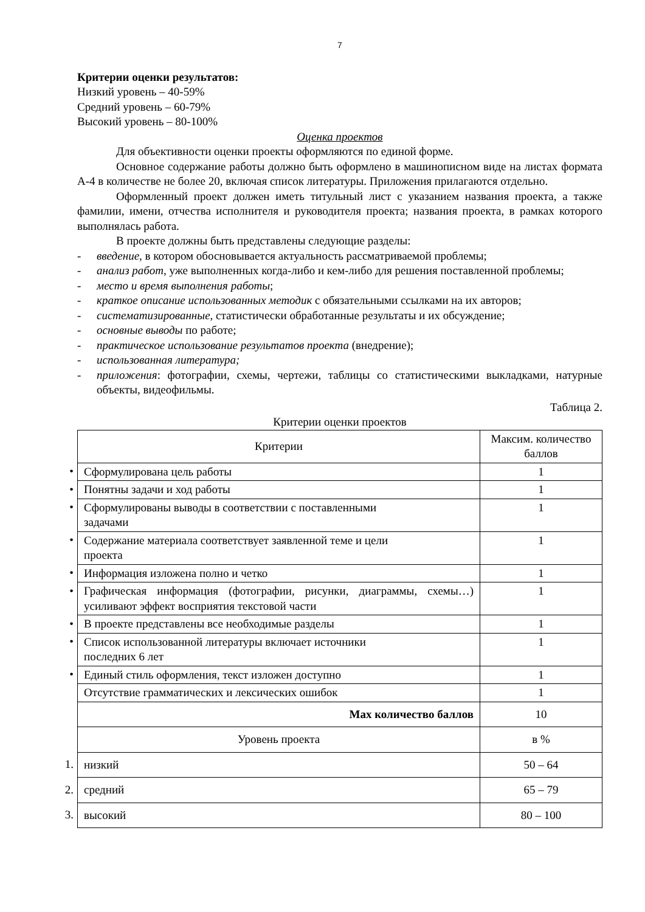7
Критерии оценки результатов:
Низкий уровень – 40-59%
Средний уровень – 60-79%
Высокий уровень – 80-100%
Оценка проектов
Для объективности оценки проекты оформляются по единой форме.
Основное содержание работы должно быть оформлено в машинописном виде на листах формата А-4 в количестве не более 20, включая список литературы. Приложения прилагаются отдельно.
Оформленный проект должен иметь титульный лист с указанием названия проекта, а также фамилии, имени, отчества исполнителя и руководителя проекта; названия проекта, в рамках которого выполнялась работа.
В проекте должны быть представлены следующие разделы:
- введение, в котором обосновывается актуальность рассматриваемой проблемы;
- анализ работ, уже выполненных когда-либо и кем-либо для решения поставленной проблемы;
- место и время выполнения работы;
- краткое описание использованных методик с обязательными ссылками на их авторов;
- систематизированные, статистически обработанные результаты и их обсуждение;
- основные выводы по работе;
- практическое использование результатов проекта (внедрение);
- использованная литература;
- приложения: фотографии, схемы, чертежи, таблицы со статистическими выкладками, натурные объекты, видеофильмы.
Таблица 2.
Критерии оценки проектов
| | Критерии | Максим. количество баллов |
| • | Сформулирована цель работы | 1 |
| • | Понятны задачи и ход работы | 1 |
| • | Сформулированы выводы в соответствии с поставленными задачами | 1 |
| • | Содержание материала соответствует заявленной теме и цели проекта | 1 |
| • | Информация изложена полно и четко | 1 |
| • | Графическая информация (фотографии, рисунки, диаграммы, схемы…) усиливают эффект восприятия текстовой части | 1 |
| • | В проекте представлены все необходимые разделы | 1 |
| • | Список использованной литературы включает источники последних 6 лет | 1 |
| • | Единый стиль оформления, текст изложен доступно | 1 |
| | Отсутствие грамматических и лексических ошибок | 1 |
| | Max количество баллов | 10 |
| | Уровень проекта | в % |
| 1. | низкий | 50 – 64 |
| 2. | средний | 65 – 79 |
| 3. | высокий | 80 – 100 |